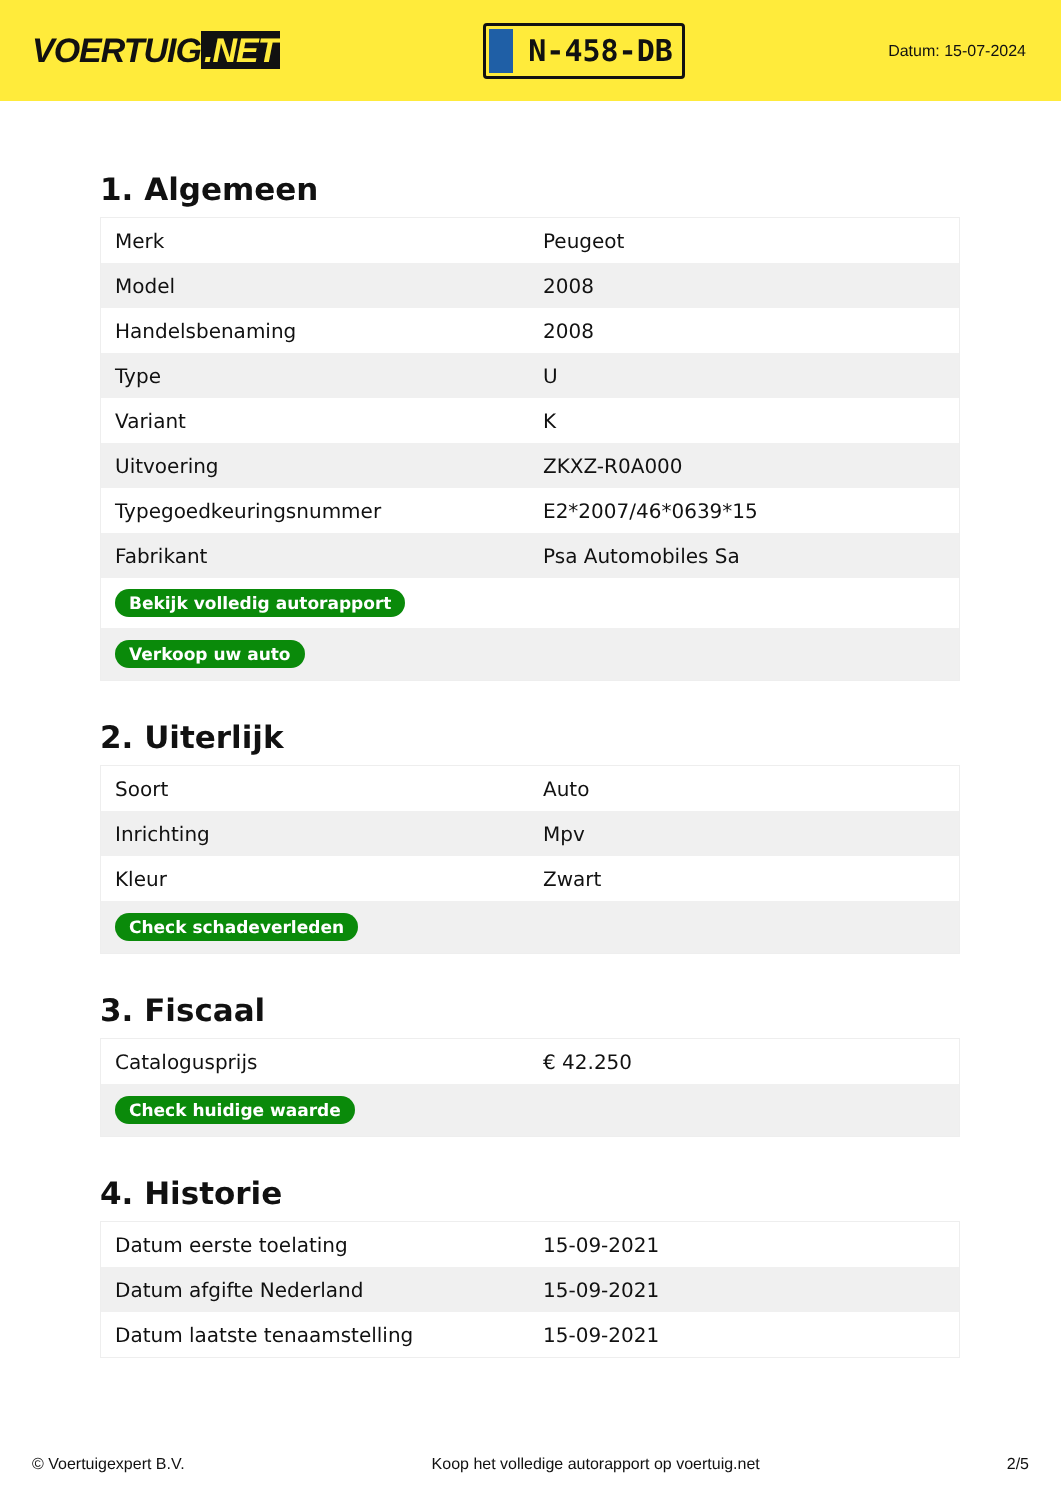VOERTUIG.NET
N-458-DB
Datum: 15-07-2024
1. Algemeen
| Merk | Peugeot |
| Model | 2008 |
| Handelsbenaming | 2008 |
| Type | U |
| Variant | K |
| Uitvoering | ZKXZ-R0A000 |
| Typegoedkeuringsnummer | E2*2007/46*0639*15 |
| Fabrikant | Psa Automobiles Sa |
| Bekijk volledig autorapport | |
| Verkoop uw auto | |
2. Uiterlijk
| Soort | Auto |
| Inrichting | Mpv |
| Kleur | Zwart |
| Check schadeverleden | |
3. Fiscaal
| Catalogusprijs | € 42.250 |
| Check huidige waarde | |
4. Historie
| Datum eerste toelating | 15-09-2021 |
| Datum afgifte Nederland | 15-09-2021 |
| Datum laatste tenaamstelling | 15-09-2021 |
© Voertuigexpert B.V. Koop het volledige autorapport op voertuig.net 2/5